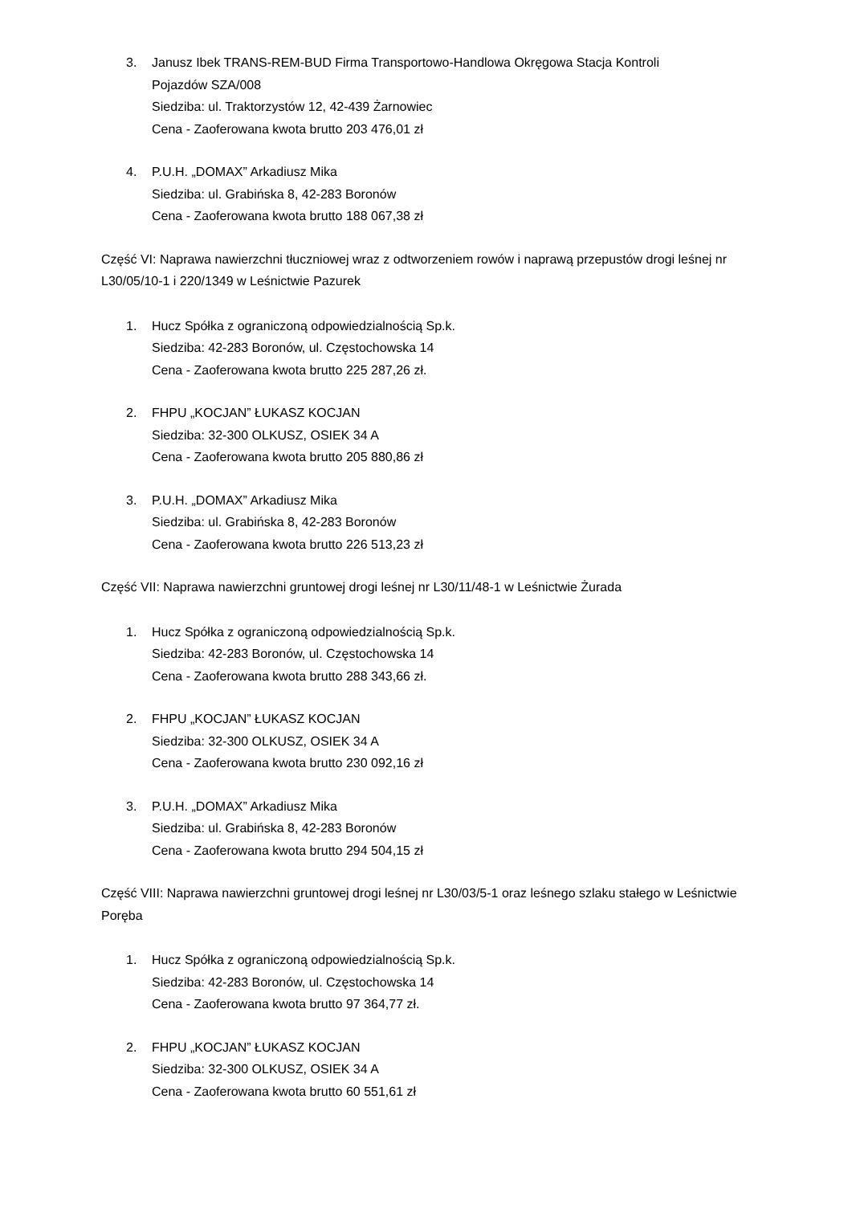3. Janusz Ibek TRANS-REM-BUD Firma Transportowo-Handlowa Okręgowa Stacja Kontroli
Pojazdów SZA/008
Siedziba: ul. Traktorzystów 12, 42-439 Żarnowiec
Cena - Zaoferowana kwota brutto 203 476,01 zł
4. P.U.H. „DOMAX” Arkadiusz Mika
Siedziba: ul. Grabińska 8, 42-283 Boronów
Cena - Zaoferowana kwota brutto 188 067,38 zł
Część VI: Naprawa nawierzchni tłuczniowej wraz z odtworzeniem rowów i naprawą przepustów drogi leśnej nr L30/05/10-1 i 220/1349 w Leśnictwie Pazurek
1. Hucz Spółka z ograniczoną odpowiedzialnością Sp.k.
Siedziba: 42-283 Boronów, ul. Częstochowska 14
Cena - Zaoferowana kwota brutto 225 287,26 zł.
2. FHPU „KOCJAN” ŁUKASZ KOCJAN
Siedziba: 32-300 OLKUSZ, OSIEK 34 A
Cena - Zaoferowana kwota brutto 205 880,86 zł
3. P.U.H. „DOMAX” Arkadiusz Mika
Siedziba: ul. Grabińska 8, 42-283 Boronów
Cena - Zaoferowana kwota brutto 226 513,23 zł
Część VII: Naprawa nawierzchni gruntowej drogi leśnej nr L30/11/48-1 w Leśnictwie Żurada
1. Hucz Spółka z ograniczoną odpowiedzialnością Sp.k.
Siedziba: 42-283 Boronów, ul. Częstochowska 14
Cena - Zaoferowana kwota brutto 288 343,66 zł.
2. FHPU „KOCJAN” ŁUKASZ KOCJAN
Siedziba: 32-300 OLKUSZ, OSIEK 34 A
Cena - Zaoferowana kwota brutto 230 092,16 zł
3. P.U.H. „DOMAX” Arkadiusz Mika
Siedziba: ul. Grabińska 8, 42-283 Boronów
Cena - Zaoferowana kwota brutto 294 504,15 zł
Część VIII: Naprawa nawierzchni gruntowej drogi leśnej nr L30/03/5-1 oraz leśnego szlaku stałego w Leśnictwie Poręba
1. Hucz Spółka z ograniczoną odpowiedzialnością Sp.k.
Siedziba: 42-283 Boronów, ul. Częstochowska 14
Cena - Zaoferowana kwota brutto 97 364,77 zł.
2. FHPU „KOCJAN” ŁUKASZ KOCJAN
Siedziba: 32-300 OLKUSZ, OSIEK 34 A
Cena - Zaoferowana kwota brutto 60 551,61 zł